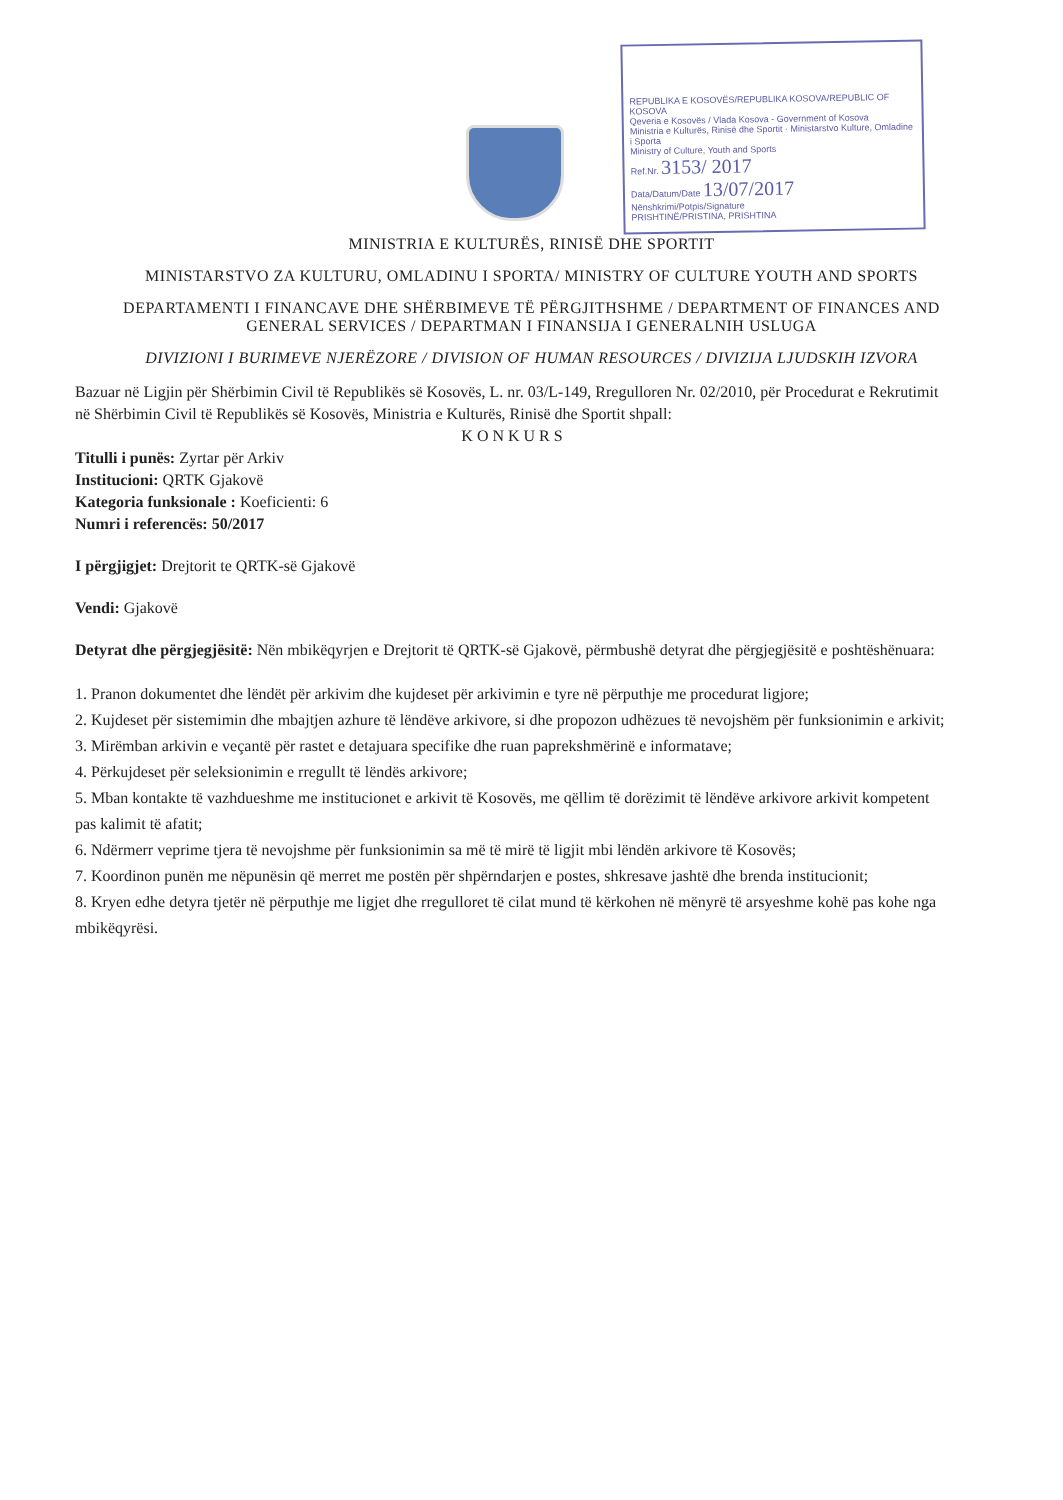REPUBLIKA E KOSOVËS/REPUBLIKA KOSOVA/REPUBLIC OF KOSOVA
Qeveria e Kosovës / Vlada Kosova - Government of Kosova
Ministria e Kulturës, Rinisë dhe Sportit · Ministarstvo Kulture, Omladine i Sporta
Ministry of Culture, Youth and Sports
Ref.Nr. 3153/ 2017
Data/Datum/Date 13/07/2017
Nënshkrimi/Potpis/Signature
PRISHTINË/PRISTINA, PRISHTINA
MINISTRIA E KULTURËS, RINISË DHE SPORTIT
MINISTARSTVO ZA KULTURU, OMLADINU I SPORTA/ MINISTRY OF CULTURE YOUTH AND SPORTS
DEPARTAMENTI I FINANCAVE DHE SHËRBIMEVE TË PËRGJITHSHME / DEPARTMENT OF FINANCES AND GENERAL SERVICES / DEPARTMAN I FINANSIJA I GENERALNIH USLUGA
DIVIZIONI I BURIMEVE NJERËZORE / DIVISION OF HUMAN RESOURCES / DIVIZIJA LJUDSKIH IZVORA
Bazuar në Ligjin për Shërbimin Civil të Republikës së Kosovës, L. nr. 03/L-149, Rregulloren Nr. 02/2010, për Procedurat e Rekrutimit në Shërbimin Civil të Republikës së Kosovës, Ministria e Kulturës, Rinisë dhe Sportit shpall:
KONKURS
Titulli i punës: Zyrtar për Arkiv
Institucioni: QRTK Gjakovë
Kategoria funksionale : Koeficienti: 6
Numri i referencës: 50/2017
I përgjigjet: Drejtorit te QRTK-së Gjakovë
Vendi: Gjakovë
Detyrat dhe përgjegjësitë: Nën mbikëqyrjen e Drejtorit të QRTK-së Gjakovë, përmbushë detyrat dhe përgjegjësitë e poshtëshënuara:
1. Pranon dokumentet dhe lëndët për arkivim dhe kujdeset për arkivimin e tyre në përputhje me procedurat ligjore;
2. Kujdeset për sistemimin dhe mbajtjen azhure të lëndëve arkivore, si dhe propozon udhëzues të nevojshëm për funksionimin e arkivit;
3. Mirëmban arkivin e veçantë për rastet e detajuara specifike dhe ruan paprekshmërinë e informatave;
4. Përkujdeset për seleksionimin e rregullt të lëndës arkivore;
5. Mban kontakte të vazhdueshme me institucionet e arkivit të Kosovës, me qëllim të dorëzimit të lëndëve arkivore arkivit kompetent pas kalimit të afatit;
6. Ndërmerr veprime tjera të nevojshme për funksionimin sa më të mirë të ligjit mbi lëndën arkivore të Kosovës;
7. Koordinon punën me nëpunësin që merret me postën për shpërndarjen e postes, shkresave jashtë dhe brenda institucionit;
8. Kryen edhe detyra tjetër në përputhje me ligjet dhe rregulloret të cilat mund të kërkohen në mënyrë të arsyeshme kohë pas kohe nga mbikëqyrësi.